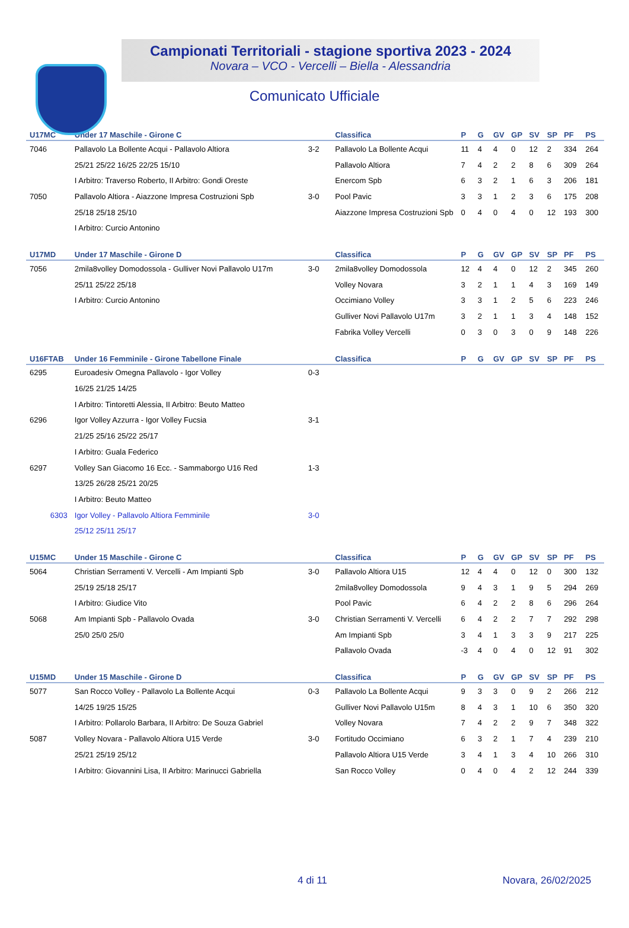Campionati Territoriali - stagione sportiva 2023 - 2024
Novara – VCO - Vercelli – Biella - Alessandria
Comunicato Ufficiale
| U17MC | Under 17 Maschile - Girone C | | Classifica | P | G | GV | GP | SV | SP | PF | PS |
| --- | --- | --- | --- | --- | --- | --- | --- | --- | --- | --- | --- |
| 7046 | Pallavolo La Bollente Acqui - Pallavolo Altiora | 3-2 | Pallavolo La Bollente Acqui | 11 | 4 | 4 | 0 | 12 | 2 | 334 | 264 |
| | 25/21 25/22 16/25 22/25 15/10 | | Pallavolo Altiora | 7 | 4 | 2 | 2 | 8 | 6 | 309 | 264 |
| | I Arbitro: Traverso Roberto, II Arbitro: Gondi Oreste | | Enercom Spb | 6 | 3 | 2 | 1 | 6 | 3 | 206 | 181 |
| 7050 | Pallavolo Altiora - Aiazzone Impresa Costruzioni Spb | 3-0 | Pool Pavic | 3 | 3 | 1 | 2 | 3 | 6 | 175 | 208 |
| | 25/18 25/18 25/10 | | Aiazzone Impresa Costruzioni Spb | 0 | 4 | 0 | 4 | 0 | 12 | 193 | 300 |
| | I Arbitro: Curcio Antonino | | | | | | | | | | |
| U17MD | Under 17 Maschile - Girone D | | Classifica | P | G | GV | GP | SV | SP | PF | PS |
| --- | --- | --- | --- | --- | --- | --- | --- | --- | --- | --- | --- |
| 7056 | 2mila8volley Domodossola - Gulliver Novi Pallavolo U17m | 3-0 | 2mila8volley Domodossola | 12 | 4 | 4 | 0 | 12 | 2 | 345 | 260 |
| | 25/11 25/22 25/18 | | Volley Novara | 3 | 2 | 1 | 1 | 4 | 3 | 169 | 149 |
| | I Arbitro: Curcio Antonino | | Occimiano Volley | 3 | 3 | 1 | 2 | 5 | 6 | 223 | 246 |
| | | | Gulliver Novi Pallavolo U17m | 3 | 2 | 1 | 1 | 3 | 4 | 148 | 152 |
| | | | Fabrika Volley Vercelli | 0 | 3 | 0 | 3 | 0 | 9 | 148 | 226 |
| U16FTAB | Under 16 Femminile - Girone Tabellone Finale | | Classifica | P | G | GV | GP | SV | SP | PF | PS |
| --- | --- | --- | --- | --- | --- | --- | --- | --- | --- | --- | --- |
| 6295 | Euroadesiv Omegna Pallavolo - Igor Volley | 0-3 | | | | | | | | | |
| | 16/25 21/25 14/25 | | | | | | | | | | |
| | I Arbitro: Tintoretti Alessia, II Arbitro: Beuto Matteo | | | | | | | | | | |
| 6296 | Igor Volley Azzurra - Igor Volley Fucsia | 3-1 | | | | | | | | | |
| | 21/25 25/16 25/22 25/17 | | | | | | | | | | |
| | I Arbitro: Guala Federico | | | | | | | | | | |
| 6297 | Volley San Giacomo 16 Ecc. - Sammaborgo U16 Red | 1-3 | | | | | | | | | |
| | 13/25 26/28 25/21 20/25 | | | | | | | | | | |
| | I Arbitro: Beuto Matteo | | | | | | | | | | |
| 6303 | Igor Volley - Pallavolo Altiora Femminile | 3-0 | | | | | | | | | |
| | 25/12 25/11 25/17 | | | | | | | | | | |
| U15MC | Under 15 Maschile - Girone C | | Classifica | P | G | GV | GP | SV | SP | PF | PS |
| --- | --- | --- | --- | --- | --- | --- | --- | --- | --- | --- | --- |
| 5064 | Christian Serramenti V. Vercelli - Am Impianti Spb | 3-0 | Pallavolo Altiora U15 | 12 | 4 | 4 | 0 | 12 | 0 | 300 | 132 |
| | 25/19 25/18 25/17 | | 2mila8volley Domodossola | 9 | 4 | 3 | 1 | 9 | 5 | 294 | 269 |
| | I Arbitro: Giudice Vito | | Pool Pavic | 6 | 4 | 2 | 2 | 8 | 6 | 296 | 264 |
| 5068 | Am Impianti Spb - Pallavolo Ovada | 3-0 | Christian Serramenti V. Vercelli | 6 | 4 | 2 | 2 | 7 | 7 | 292 | 298 |
| | 25/0 25/0 25/0 | | Am Impianti Spb | 3 | 4 | 1 | 3 | 3 | 9 | 217 | 225 |
| | | | Pallavolo Ovada | -3 | 4 | 0 | 4 | 0 | 12 | 91 | 302 |
| U15MD | Under 15 Maschile - Girone D | | Classifica | P | G | GV | GP | SV | SP | PF | PS |
| --- | --- | --- | --- | --- | --- | --- | --- | --- | --- | --- | --- |
| 5077 | San Rocco Volley - Pallavolo La Bollente Acqui | 0-3 | Pallavolo La Bollente Acqui | 9 | 3 | 3 | 0 | 9 | 2 | 266 | 212 |
| | 14/25 19/25 15/25 | | Gulliver Novi Pallavolo U15m | 8 | 4 | 3 | 1 | 10 | 6 | 350 | 320 |
| | I Arbitro: Pollarolo Barbara, II Arbitro: De Souza Gabriel | | Volley Novara | 7 | 4 | 2 | 2 | 9 | 7 | 348 | 322 |
| 5087 | Volley Novara - Pallavolo Altiora U15 Verde | 3-0 | Fortitudo Occimiano | 6 | 3 | 2 | 1 | 7 | 4 | 239 | 210 |
| | 25/21 25/19 25/12 | | Pallavolo Altiora U15 Verde | 3 | 4 | 1 | 3 | 4 | 10 | 266 | 310 |
| | I Arbitro: Giovannini Lisa, II Arbitro: Marinucci Gabriella | | San Rocco Volley | 0 | 4 | 0 | 4 | 2 | 12 | 244 | 339 |
4 di 11 Novara, 26/02/2025